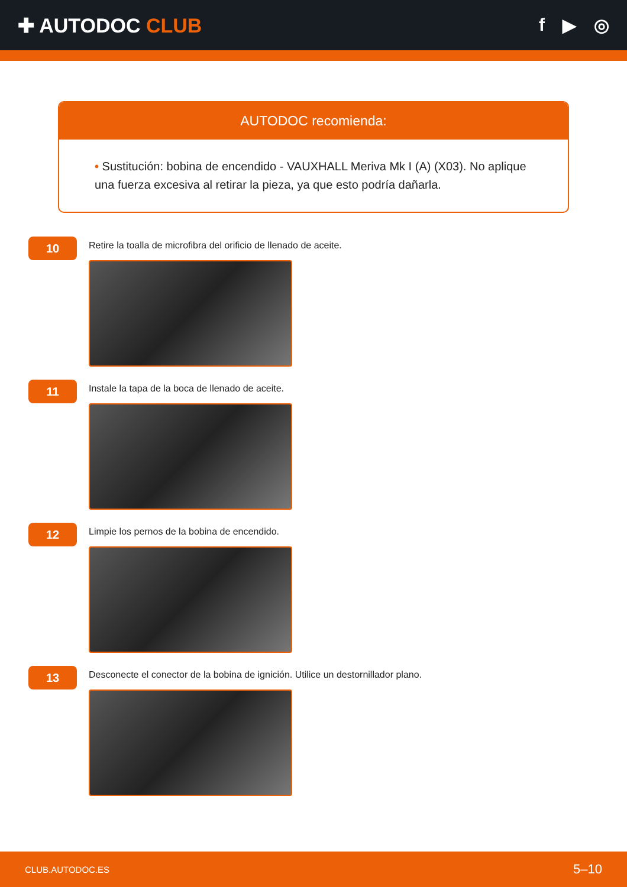✚ AUTODOC CLUB f ▶ ◎
AUTODOC recomienda:
• Sustitución: bobina de encendido - VAUXHALL Meriva Mk I (A) (X03). No aplique una fuerza excesiva al retirar la pieza, ya que esto podría dañarla.
10
Retire la toalla de microfibra del orificio de llenado de aceite.
11
Instale la tapa de la boca de llenado de aceite.
12
Limpie los pernos de la bobina de encendido.
13
Desconecte el conector de la bobina de ignición. Utilice un destornillador plano.
CLUB.AUTODOC.ES 5–10